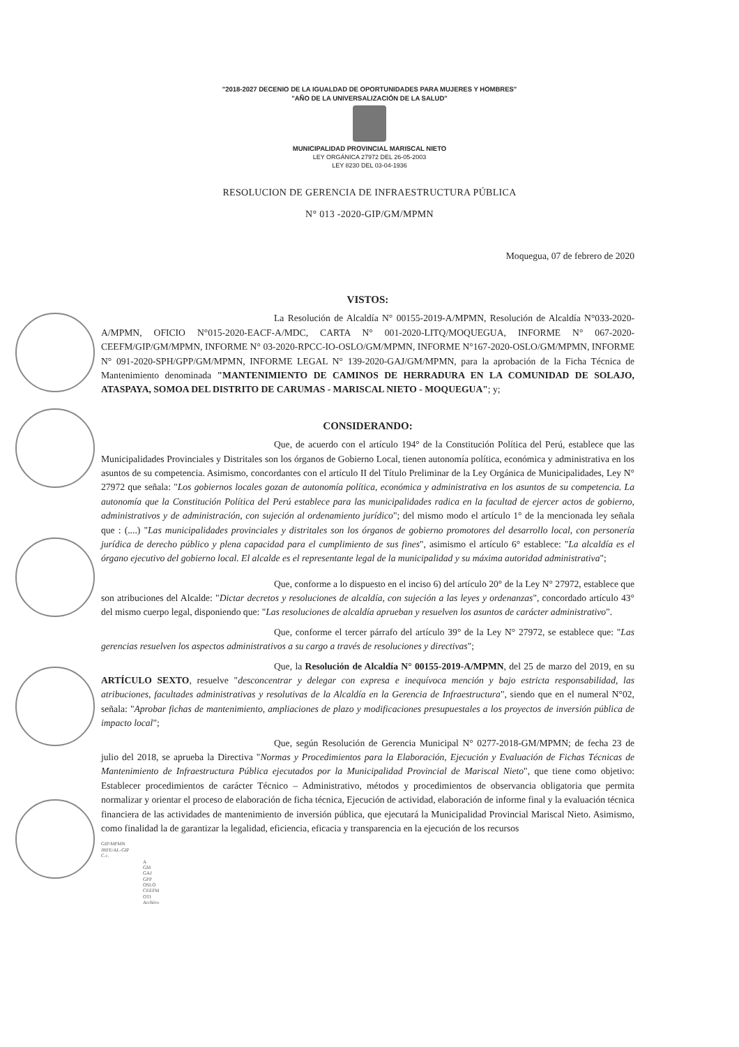"2018-2027 DECENIO DE LA IGUALDAD DE OPORTUNIDADES PARA MUJERES Y HOMBRES"
"AÑO DE LA UNIVERSALIZACIÓN DE LA SALUD"
MUNICIPALIDAD PROVINCIAL MARISCAL NIETO
LEY ORGÁNICA 27972 DEL 26-05-2003
LEY 8230 DEL 03-04-1936
RESOLUCION DE GERENCIA DE INFRAESTRUCTURA PÚBLICA
N° 013 -2020-GIP/GM/MPMN
Moquegua, 07 de febrero de 2020
VISTOS:
La Resolución de Alcaldía N° 00155-2019-A/MPMN, Resolución de Alcaldía N°033-2020-A/MPMN, OFICIO N°015-2020-EACF-A/MDC, CARTA N° 001-2020-LITQ/MOQUEGUA, INFORME N° 067-2020-CEEFM/GIP/GM/MPMN, INFORME N° 03-2020-RPCC-IO-OSLO/GM/MPMN, INFORME N°167-2020-OSLO/GM/MPMN, INFORME N° 091-2020-SPH/GPP/GM/MPMN, INFORME LEGAL N° 139-2020-GAJ/GM/MPMN, para la aprobación de la Ficha Técnica de Mantenimiento denominada "MANTENIMIENTO DE CAMINOS DE HERRADURA EN LA COMUNIDAD DE SOLAJO, ATASPAYA, SOMOA DEL DISTRITO DE CARUMAS - MARISCAL NIETO - MOQUEGUA"; y;
CONSIDERANDO:
Que, de acuerdo con el artículo 194° de la Constitución Política del Perú, establece que las Municipalidades Provinciales y Distritales son los órganos de Gobierno Local, tienen autonomía política, económica y administrativa en los asuntos de su competencia. Asimismo, concordantes con el artículo II del Título Preliminar de la Ley Orgánica de Municipalidades, Ley N° 27972 que señala: "Los gobiernos locales gozan de autonomía política, económica y administrativa en los asuntos de su competencia. La autonomía que la Constitución Política del Perú establece para las municipalidades radica en la facultad de ejercer actos de gobierno, administrativos y de administración, con sujeción al ordenamiento jurídico"; del mismo modo el artículo 1° de la mencionada ley señala que : (....) "Las municipalidades provinciales y distritales son los órganos de gobierno promotores del desarrollo local, con personería jurídica de derecho público y plena capacidad para el cumplimiento de sus fines", asimismo el artículo 6° establece: "La alcaldía es el órgano ejecutivo del gobierno local. El alcalde es el representante legal de la municipalidad y su máxima autoridad administrativa";
Que, conforme a lo dispuesto en el inciso 6) del artículo 20° de la Ley N° 27972, establece que son atribuciones del Alcalde: "Dictar decretos y resoluciones de alcaldía, con sujeción a las leyes y ordenanzas", concordado artículo 43° del mismo cuerpo legal, disponiendo que: "Las resoluciones de alcaldía aprueban y resuelven los asuntos de carácter administrativo".
Que, conforme el tercer párrafo del artículo 39° de la Ley N° 27972, se establece que: "Las gerencias resuelven los aspectos administrativos a su cargo a través de resoluciones y directivas";
Que, la Resolución de Alcaldía N° 00155-2019-A/MPMN, del 25 de marzo del 2019, en su ARTÍCULO SEXTO, resuelve "desconcentrar y delegar con expresa e inequívoca mención y bajo estricta responsabilidad, las atribuciones, facultades administrativas y resolutivas de la Alcaldía en la Gerencia de Infraestructura", siendo que en el numeral N°02, señala: "Aprobar fichas de mantenimiento, ampliaciones de plazo y modificaciones presupuestales a los proyectos de inversión pública de impacto local";
Que, según Resolución de Gerencia Municipal N° 0277-2018-GM/MPMN; de fecha 23 de julio del 2018, se aprueba la Directiva "Normas y Procedimientos para la Elaboración, Ejecución y Evaluación de Fichas Técnicas de Mantenimiento de Infraestructura Pública ejecutados por la Municipalidad Provincial de Mariscal Nieto", que tiene como objetivo: Establecer procedimientos de carácter Técnico – Administrativo, métodos y procedimientos de observancia obligatoria que permita normalizar y orientar el proceso de elaboración de ficha técnica, Ejecución de actividad, elaboración de informe final y la evaluación técnica financiera de las actividades de mantenimiento de inversión pública, que ejecutará la Municipalidad Provincial Mariscal Nieto. Asimismo, como finalidad la de garantizar la legalidad, eficiencia, eficacia y transparencia en la ejecución de los recursos
GIP/MPMN
JRFE/AL-GIP
C.c.
A
GM
GAJ
GPP
OSLO
CEEFM
OTI
Archivo